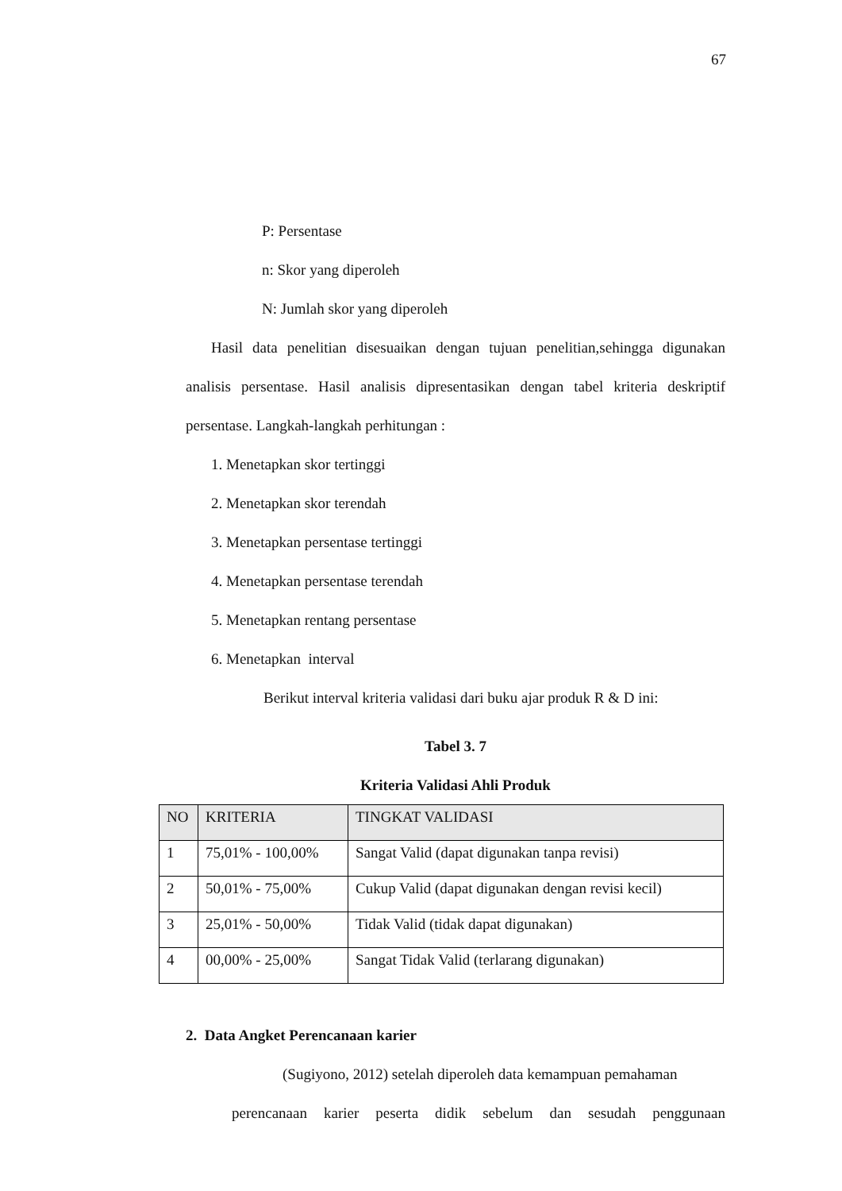67
P: Persentase
n: Skor yang diperoleh
N: Jumlah skor yang diperoleh
Hasil data penelitian disesuaikan dengan tujuan penelitian,sehingga digunakan analisis persentase. Hasil analisis dipresentasikan dengan tabel kriteria deskriptif persentase. Langkah-langkah perhitungan :
1. Menetapkan skor tertinggi
2. Menetapkan skor terendah
3. Menetapkan persentase tertinggi
4. Menetapkan persentase terendah
5. Menetapkan rentang persentase
6. Menetapkan interval
Berikut interval kriteria validasi dari buku ajar produk R & D ini:
Tabel 3. 7
Kriteria Validasi Ahli Produk
| NO | KRITERIA | TINGKAT VALIDASI |
| --- | --- | --- |
| 1 | 75,01% - 100,00% | Sangat Valid (dapat digunakan tanpa revisi) |
| 2 | 50,01% - 75,00% | Cukup Valid (dapat digunakan dengan revisi kecil) |
| 3 | 25,01% - 50,00% | Tidak Valid (tidak dapat digunakan) |
| 4 | 00,00% - 25,00% | Sangat Tidak Valid (terlarang digunakan) |
2. Data Angket Perencanaan karier
(Sugiyono, 2012) setelah diperoleh data kemampuan pemahaman
perencanaan karier peserta didik sebelum dan sesudah penggunaan